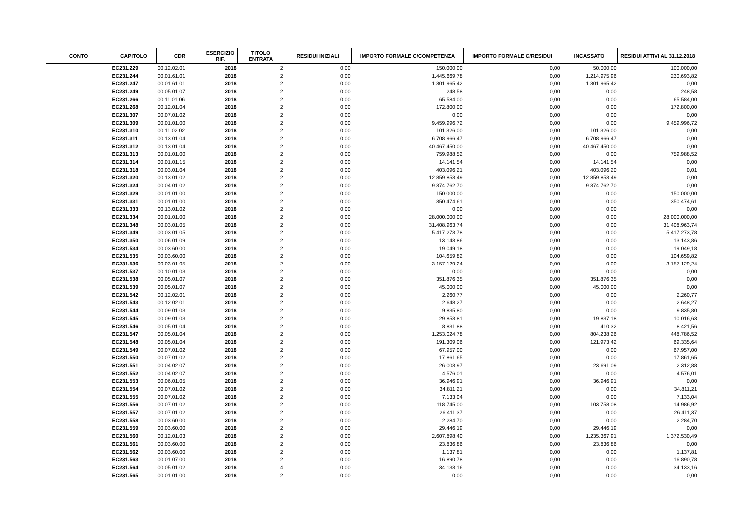| CONTO | CAPITOLO | CDR | ESERCIZIO RIF. | TITOLO ENTRATA | RESIDUI INIZIALI | IMPORTO FORMALE C/COMPETENZA | IMPORTO FORMALE C/RESIDUI | INCASSATO | RESIDUI ATTIVI AL 31.12.2018 |
| --- | --- | --- | --- | --- | --- | --- | --- | --- | --- |
| | EC231.229 | 00.12.02.01 | 2018 | 2 | 0,00 | 150.000,00 | 0,00 | 50.000,00 | 100.000,00 |
| | EC231.244 | 00.01.61.01 | 2018 | 2 | 0,00 | 1.445.669,78 | 0,00 | 1.214.975,96 | 230.693,82 |
| | EC231.247 | 00.01.61.01 | 2018 | 2 | 0,00 | 1.301.965,42 | 0,00 | 1.301.965,42 | 0,00 |
| | EC231.249 | 00.05.01.07 | 2018 | 2 | 0,00 | 248,58 | 0,00 | 0,00 | 248,58 |
| | EC231.266 | 00.11.01.06 | 2018 | 2 | 0,00 | 65.584,00 | 0,00 | 0,00 | 65.584,00 |
| | EC231.268 | 00.12.01.04 | 2018 | 2 | 0,00 | 172.800,00 | 0,00 | 0,00 | 172.800,00 |
| | EC231.307 | 00.07.01.02 | 2018 | 2 | 0,00 | 0,00 | 0,00 | 0,00 | 0,00 |
| | EC231.309 | 00.01.01.00 | 2018 | 2 | 0,00 | 9.459.996,72 | 0,00 | 0,00 | 9.459.996,72 |
| | EC231.310 | 00.11.02.02 | 2018 | 2 | 0,00 | 101.326,00 | 0,00 | 101.326,00 | 0,00 |
| | EC231.311 | 00.13.01.04 | 2018 | 2 | 0,00 | 6.708.966,47 | 0,00 | 6.708.966,47 | 0,00 |
| | EC231.312 | 00.13.01.04 | 2018 | 2 | 0,00 | 40.467.450,00 | 0,00 | 40.467.450,00 | 0,00 |
| | EC231.313 | 00.01.01.00 | 2018 | 2 | 0,00 | 759.988,52 | 0,00 | 0,00 | 759.988,52 |
| | EC231.314 | 00.01.01.15 | 2018 | 2 | 0,00 | 14.141,54 | 0,00 | 14.141,54 | 0,00 |
| | EC231.318 | 00.03.01.04 | 2018 | 2 | 0,00 | 403.096,21 | 0,00 | 403.096,20 | 0,01 |
| | EC231.320 | 00.13.01.02 | 2018 | 2 | 0,00 | 12.859.853,49 | 0,00 | 12.859.853,49 | 0,00 |
| | EC231.324 | 00.04.01.02 | 2018 | 2 | 0,00 | 9.374.762,70 | 0,00 | 9.374.762,70 | 0,00 |
| | EC231.329 | 00.01.01.00 | 2018 | 2 | 0,00 | 150.000,00 | 0,00 | 0,00 | 150.000,00 |
| | EC231.331 | 00.01.01.00 | 2018 | 2 | 0,00 | 350.474,61 | 0,00 | 0,00 | 350.474,61 |
| | EC231.333 | 00.13.01.02 | 2018 | 2 | 0,00 | 0,00 | 0,00 | 0,00 | 0,00 |
| | EC231.334 | 00.01.01.00 | 2018 | 2 | 0,00 | 28.000.000,00 | 0,00 | 0,00 | 28.000.000,00 |
| | EC231.348 | 00.03.01.05 | 2018 | 2 | 0,00 | 31.408.963,74 | 0,00 | 0,00 | 31.408.963,74 |
| | EC231.349 | 00.03.01.05 | 2018 | 2 | 0,00 | 5.417.273,78 | 0,00 | 0,00 | 5.417.273,78 |
| | EC231.350 | 00.06.01.09 | 2018 | 2 | 0,00 | 13.143,86 | 0,00 | 0,00 | 13.143,86 |
| | EC231.534 | 00.03.60.00 | 2018 | 2 | 0,00 | 19.049,18 | 0,00 | 0,00 | 19.049,18 |
| | EC231.535 | 00.03.60.00 | 2018 | 2 | 0,00 | 104.659,82 | 0,00 | 0,00 | 104.659,82 |
| | EC231.536 | 00.03.01.05 | 2018 | 2 | 0,00 | 3.157.129,24 | 0,00 | 0,00 | 3.157.129,24 |
| | EC231.537 | 00.10.01.03 | 2018 | 2 | 0,00 | 0,00 | 0,00 | 0,00 | 0,00 |
| | EC231.538 | 00.05.01.07 | 2018 | 2 | 0,00 | 351.876,35 | 0,00 | 351.876,35 | 0,00 |
| | EC231.539 | 00.05.01.07 | 2018 | 2 | 0,00 | 45.000,00 | 0,00 | 45.000,00 | 0,00 |
| | EC231.542 | 00.12.02.01 | 2018 | 2 | 0,00 | 2.260,77 | 0,00 | 0,00 | 2.260,77 |
| | EC231.543 | 00.12.02.01 | 2018 | 2 | 0,00 | 2.648,27 | 0,00 | 0,00 | 2.648,27 |
| | EC231.544 | 00.09.01.03 | 2018 | 2 | 0,00 | 9.835,80 | 0,00 | 0,00 | 9.835,80 |
| | EC231.545 | 00.09.01.03 | 2018 | 2 | 0,00 | 29.853,81 | 0,00 | 19.837,18 | 10.016,63 |
| | EC231.546 | 00.05.01.04 | 2018 | 2 | 0,00 | 8.831,88 | 0,00 | 410,32 | 8.421,56 |
| | EC231.547 | 00.05.01.04 | 2018 | 2 | 0,00 | 1.253.024,78 | 0,00 | 804.238,26 | 448.786,52 |
| | EC231.548 | 00.05.01.04 | 2018 | 2 | 0,00 | 191.309,06 | 0,00 | 121.973,42 | 69.335,64 |
| | EC231.549 | 00.07.01.02 | 2018 | 2 | 0,00 | 67.957,00 | 0,00 | 0,00 | 67.957,00 |
| | EC231.550 | 00.07.01.02 | 2018 | 2 | 0,00 | 17.861,65 | 0,00 | 0,00 | 17.861,65 |
| | EC231.551 | 00.04.02.07 | 2018 | 2 | 0,00 | 26.003,97 | 0,00 | 23.691,09 | 2.312,88 |
| | EC231.552 | 00.04.02.07 | 2018 | 2 | 0,00 | 4.576,01 | 0,00 | 0,00 | 4.576,01 |
| | EC231.553 | 00.06.01.05 | 2018 | 2 | 0,00 | 36.946,91 | 0,00 | 36.946,91 | 0,00 |
| | EC231.554 | 00.07.01.02 | 2018 | 2 | 0,00 | 34.811,21 | 0,00 | 0,00 | 34.811,21 |
| | EC231.555 | 00.07.01.02 | 2018 | 2 | 0,00 | 7.133,04 | 0,00 | 0,00 | 7.133,04 |
| | EC231.556 | 00.07.01.02 | 2018 | 2 | 0,00 | 118.745,00 | 0,00 | 103.758,08 | 14.986,92 |
| | EC231.557 | 00.07.01.02 | 2018 | 2 | 0,00 | 26.411,37 | 0,00 | 0,00 | 26.411,37 |
| | EC231.558 | 00.03.60.00 | 2018 | 2 | 0,00 | 2.284,70 | 0,00 | 0,00 | 2.284,70 |
| | EC231.559 | 00.03.60.00 | 2018 | 2 | 0,00 | 29.446,19 | 0,00 | 29.446,19 | 0,00 |
| | EC231.560 | 00.12.01.03 | 2018 | 2 | 0,00 | 2.607.898,40 | 0,00 | 1.235.367,91 | 1.372.530,49 |
| | EC231.561 | 00.03.60.00 | 2018 | 2 | 0,00 | 23.836,86 | 0,00 | 23.836,86 | 0,00 |
| | EC231.562 | 00.03.60.00 | 2018 | 2 | 0,00 | 1.137,81 | 0,00 | 0,00 | 1.137,81 |
| | EC231.563 | 00.01.07.00 | 2018 | 2 | 0,00 | 16.890,78 | 0,00 | 0,00 | 16.890,78 |
| | EC231.564 | 00.05.01.02 | 2018 | 4 | 0,00 | 34.133,16 | 0,00 | 0,00 | 34.133,16 |
| | EC231.565 | 00.01.01.00 | 2018 | 2 | 0,00 | 0,00 | 0,00 | 0,00 | 0,00 |